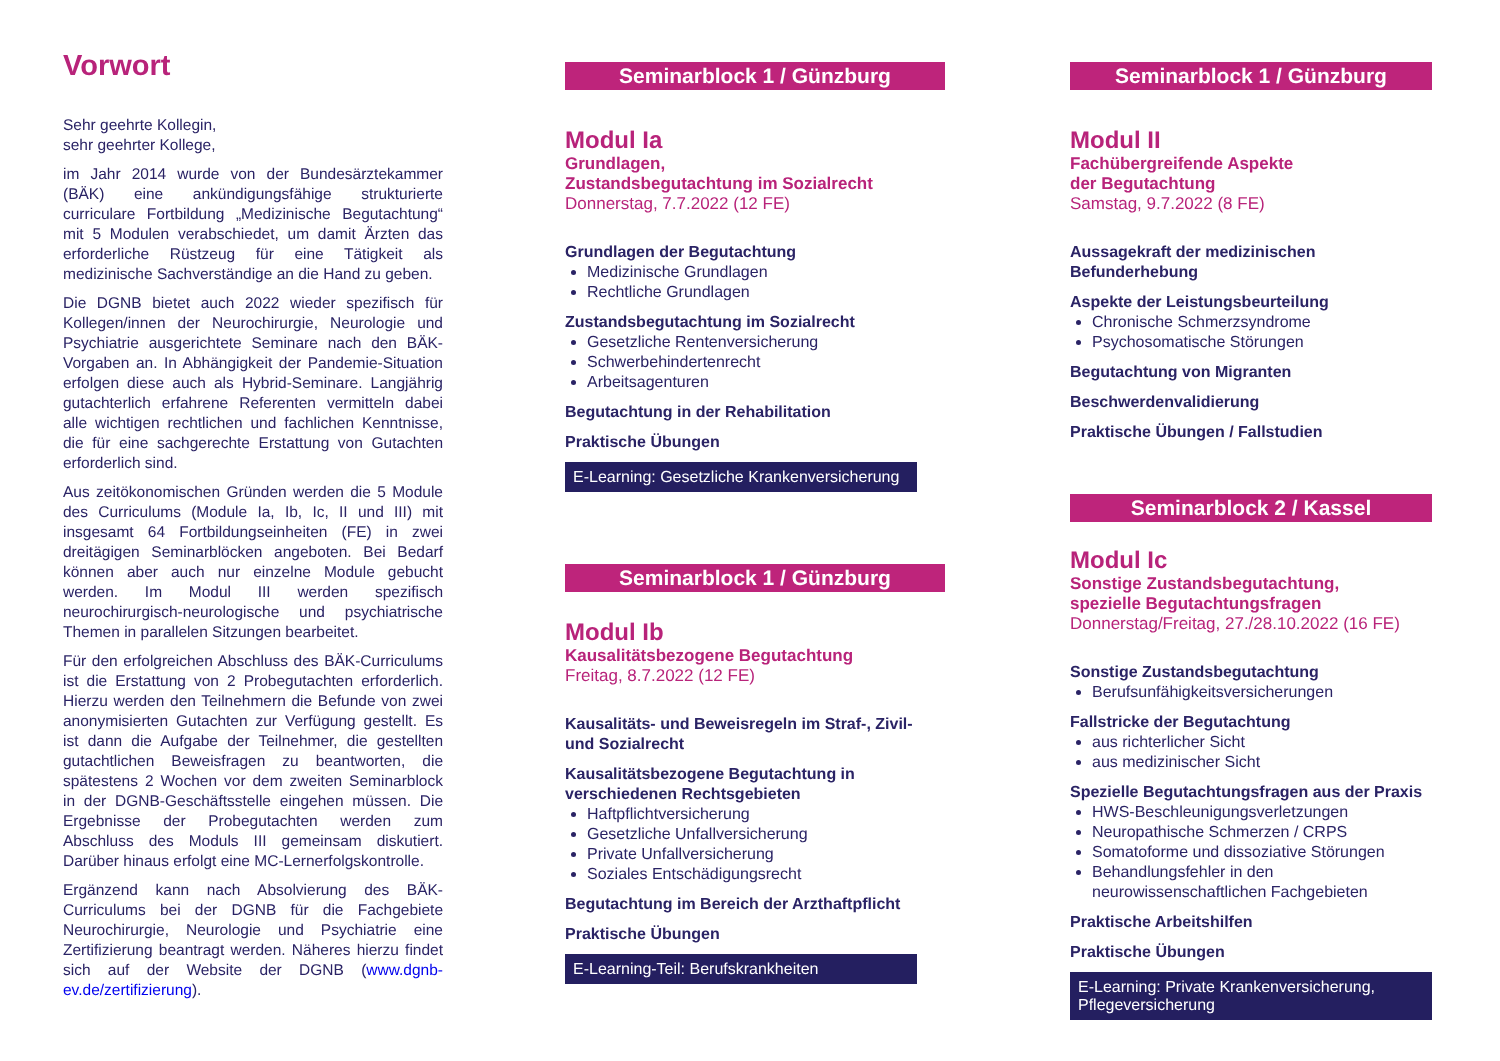Vorwort
Sehr geehrte Kollegin,
sehr geehrter Kollege,
im Jahr 2014 wurde von der Bundesärztekammer (BÄK) eine ankündigungsfähige strukturierte curriculare Fortbildung „Medizinische Begutachtung“ mit 5 Modulen verabschiedet, um damit Ärzten das erforderliche Rüstzeug für eine Tätigkeit als medizinische Sachverständige an die Hand zu geben.
Die DGNB bietet auch 2022 wieder spezifisch für Kollegen/innen der Neurochirurgie, Neurologie und Psychiatrie ausgerichtete Seminare nach den BÄK-Vorgaben an. In Abhängigkeit der Pandemie-Situation erfolgen diese auch als Hybrid-Seminare. Langjährig gutachterlich erfahrene Referenten vermitteln dabei alle wichtigen rechtlichen und fachlichen Kenntnisse, die für eine sachgerechte Erstattung von Gutachten erforderlich sind.
Aus zeitökonomischen Gründen werden die 5 Module des Curriculums (Module Ia, Ib, Ic, II und III) mit insgesamt 64 Fortbildungseinheiten (FE) in zwei dreitägigen Seminarblöcken angeboten. Bei Bedarf können aber auch nur einzelne Module gebucht werden. Im Modul III werden spezifisch neurochirurgisch-neurologische und psychiatrische Themen in parallelen Sitzungen bearbeitet.
Für den erfolgreichen Abschluss des BÄK-Curriculums ist die Erstattung von 2 Probegutachten erforderlich. Hierzu werden den Teilnehmern die Befunde von zwei anonymisierten Gutachten zur Verfügung gestellt. Es ist dann die Aufgabe der Teilnehmer, die gestellten gutachtlichen Beweisfragen zu beantworten, die spätestens 2 Wochen vor dem zweiten Seminarblock in der DGNB-Geschäftsstelle eingehen müssen. Die Ergebnisse der Probegutachten werden zum Abschluss des Moduls III gemeinsam diskutiert. Darüber hinaus erfolgt eine MC-Lernerfolgskontrolle.
Ergänzend kann nach Absolvierung des BÄK-Curriculums bei der DGNB für die Fachgebiete Neurochirurgie, Neurologie und Psychiatrie eine Zertifizierung beantragt werden. Näheres hierzu findet sich auf der Website der DGNB (www.dgnb-ev.de/zertifizierung).
Seminarblock 1 / Günzburg
Modul Ia
Grundlagen,
Zustandsbegutachtung im Sozialrecht
Donnerstag, 7.7.2022 (12 FE)
Grundlagen der Begutachtung
Medizinische Grundlagen
Rechtliche Grundlagen
Zustandsbegutachtung im Sozialrecht
Gesetzliche Rentenversicherung
Schwerbehindertenrecht
Arbeitsagenturen
Begutachtung in der Rehabilitation
Praktische Übungen
E-Learning: Gesetzliche Krankenversicherung
Seminarblock 1 / Günzburg
Modul Ib
Kausalitätsbezogene Begutachtung
Freitag, 8.7.2022 (12 FE)
Kausalitäts- und Beweisregeln im Straf-, Zivil- und Sozialrecht
Kausalitätsbezogene Begutachtung in verschiedenen Rechtsgebieten
Haftpflichtversicherung
Gesetzliche Unfallversicherung
Private Unfallversicherung
Soziales Entschädigungsrecht
Begutachtung im Bereich der Arzthaftpflicht
Praktische Übungen
E-Learning-Teil: Berufskrankheiten
Seminarblock 1 / Günzburg
Modul II
Fachübergreifende Aspekte
der Begutachtung
Samstag, 9.7.2022 (8 FE)
Aussagekraft der medizinischen Befunderhebung
Aspekte der Leistungsbeurteilung
Chronische Schmerzsyndrome
Psychosomatische Störungen
Begutachtung von Migranten
Beschwerdenvalidierung
Praktische Übungen / Fallstudien
Seminarblock 2 / Kassel
Modul Ic
Sonstige Zustandsbegutachtung,
spezielle Begutachtungsfragen
Donnerstag/Freitag, 27./28.10.2022 (16 FE)
Sonstige Zustandsbegutachtung
Berufsunfähigkeitsversicherungen
Fallstricke der Begutachtung
aus richterlicher Sicht
aus medizinischer Sicht
Spezielle Begutachtungsfragen aus der Praxis
HWS-Beschleunigungsverletzungen
Neuropathische Schmerzen / CRPS
Somatoforme und dissoziative Störungen
Behandlungsfehler in den neurowissenschaftlichen Fachgebieten
Praktische Arbeitshilfen
Praktische Übungen
E-Learning: Private Krankenversicherung, Pflegeversicherung